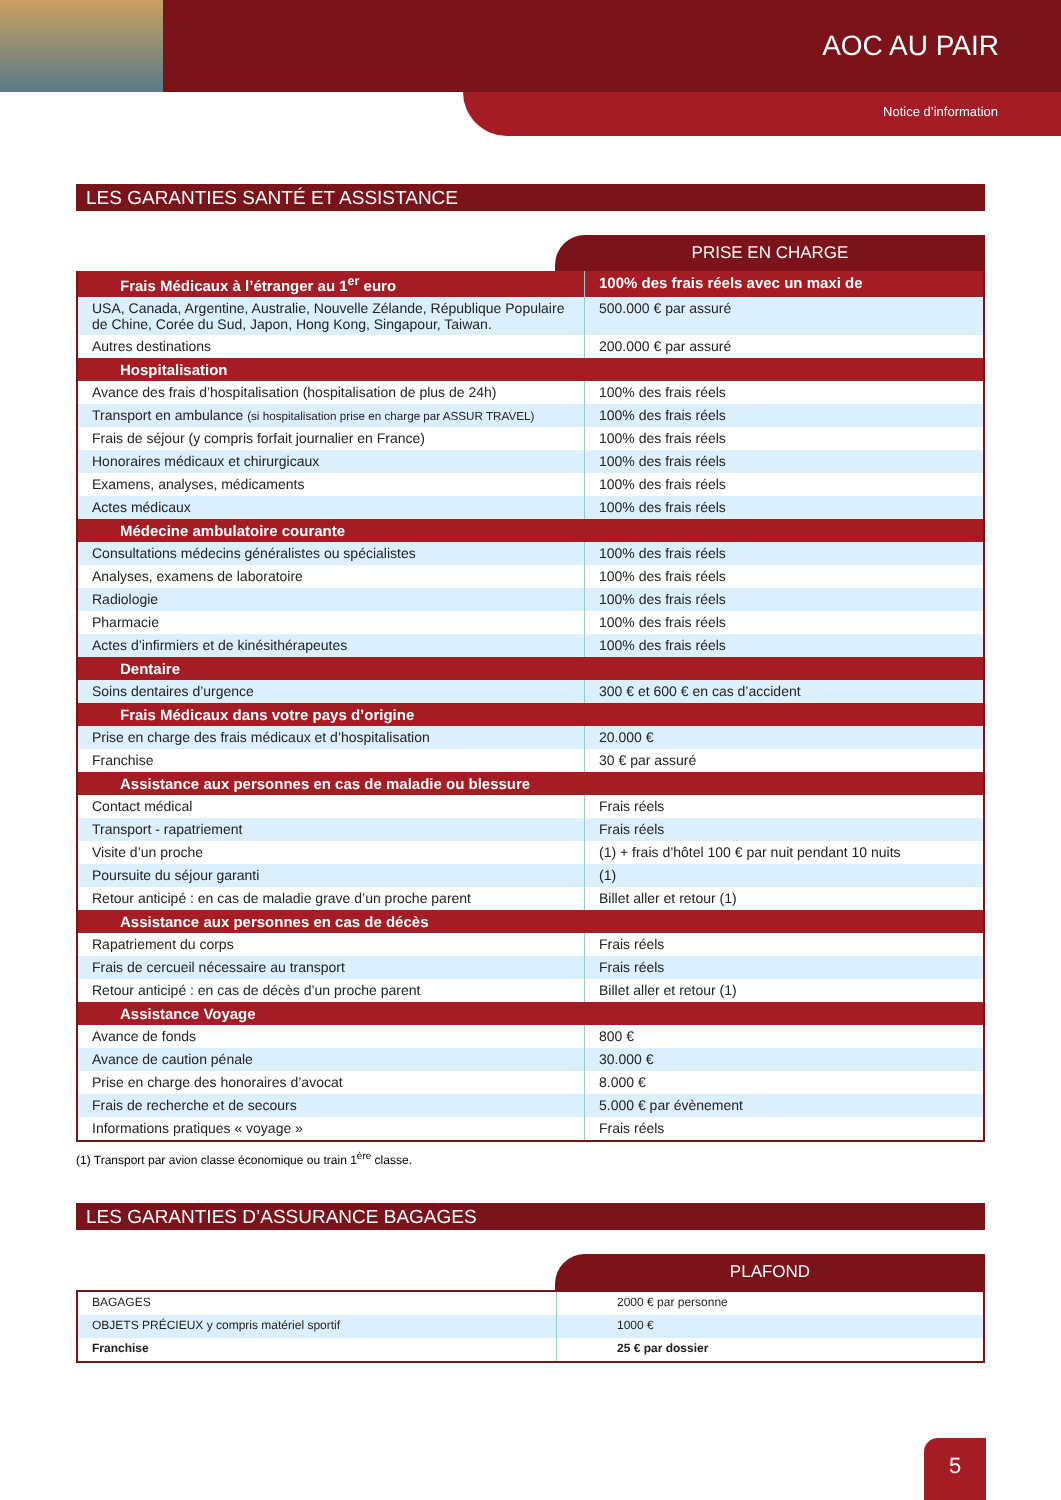AOC AU PAIR
Notice d’information
LES GARANTIES SANTÉ ET ASSISTANCE
PRISE EN CHARGE
| Frais Médicaux à l’étranger au 1<sup>er</sup> euro | 100% des frais réels avec un maxi de |
| USA, Canada, Argentine, Australie, Nouvelle Zélande, République Populaire de Chine, Corée du Sud, Japon, Hong Kong, Singapour, Taiwan. | 500.000 € par assuré |
| Autres destinations | 200.000 € par assuré |
| Hospitalisation | |
| Avance des frais d’hospitalisation (hospitalisation de plus de 24h) | 100% des frais réels |
| Transport en ambulance (si hospitalisation prise en charge par ASSUR TRAVEL) | 100% des frais réels |
| Frais de séjour (y compris forfait journalier en France) | 100% des frais réels |
| Honoraires médicaux et chirurgicaux | 100% des frais réels |
| Examens, analyses, médicaments | 100% des frais réels |
| Actes médicaux | 100% des frais réels |
| Médecine ambulatoire courante | |
| Consultations médecins généralistes ou spécialistes | 100% des frais réels |
| Analyses, examens de laboratoire | 100% des frais réels |
| Radiologie | 100% des frais réels |
| Pharmacie | 100% des frais réels |
| Actes d’infirmiers et de kinésithérapeutes | 100% des frais réels |
| Dentaire | |
| Soins dentaires d’urgence | 300 € et 600 € en cas d’accident |
| Frais Médicaux dans votre pays d’origine | |
| Prise en charge des frais médicaux et d’hospitalisation | 20.000 € |
| Franchise | 30 € par assuré |
| Assistance aux personnes en cas de maladie ou blessure | |
| Contact médical | Frais réels |
| Transport - rapatriement | Frais réels |
| Visite d’un proche | (1) + frais d’hôtel 100 € par nuit pendant 10 nuits |
| Poursuite du séjour garanti | (1) |
| Retour anticipé : en cas de maladie grave d’un proche parent | Billet aller et retour (1) |
| Assistance aux personnes en cas de décès | |
| Rapatriement du corps | Frais réels |
| Frais de cercueil nécessaire au transport | Frais réels |
| Retour anticipé : en cas de décès d’un proche parent | Billet aller et retour (1) |
| Assistance Voyage | |
| Avance de fonds | 800 € |
| Avance de caution pénale | 30.000 € |
| Prise en charge des honoraires d’avocat | 8.000 € |
| Frais de recherche et de secours | 5.000 € par évènement |
| Informations pratiques « voyage » | Frais réels |
(1) Transport par avion classe économique ou train 1<sup>ère</sup> classe.
LES GARANTIES D’ASSURANCE BAGAGES
PLAFOND
| BAGAGES | 2000 € par personne |
| OBJETS PRÉCIEUX y compris matériel sportif | 1000 € |
| Franchise | 25 € par dossier |
5